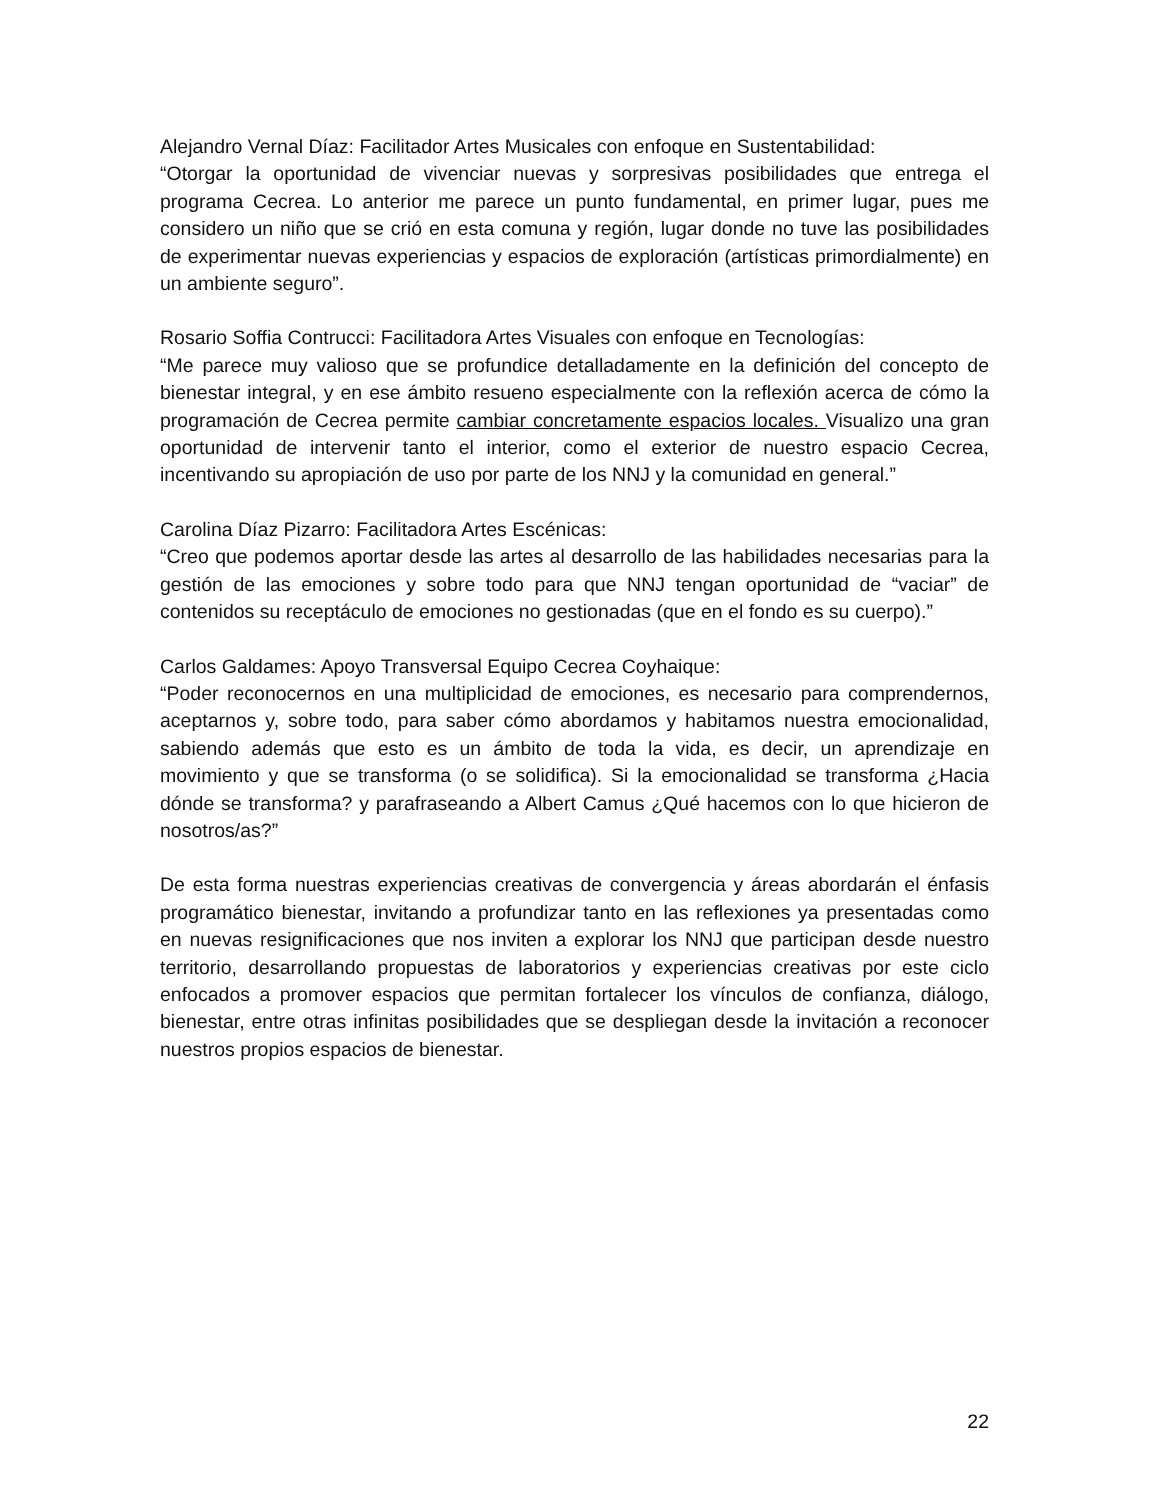Alejandro Vernal Díaz: Facilitador Artes Musicales con enfoque en Sustentabilidad:
“Otorgar la oportunidad de vivenciar nuevas y sorpresivas posibilidades que entrega el programa Cecrea. Lo anterior me parece un punto fundamental, en primer lugar, pues me considero un niño que se crió en esta comuna y región, lugar donde no tuve las posibilidades de experimentar nuevas experiencias y espacios de exploración (artísticas primordialmente) en un ambiente seguro”.
Rosario Soffia Contrucci: Facilitadora Artes Visuales con enfoque en Tecnologías:
“Me parece muy valioso que se profundice detalladamente en la definición del concepto de bienestar integral, y en ese ámbito resueno especialmente con la reflexión acerca de cómo la programación de Cecrea permite cambiar concretamente espacios locales. Visualizo una gran oportunidad de intervenir tanto el interior, como el exterior de nuestro espacio Cecrea, incentivando su apropiación de uso por parte de los NNJ y la comunidad en general.”
Carolina Díaz Pizarro: Facilitadora Artes Escénicas:
“Creo que podemos aportar desde las artes al desarrollo de las habilidades necesarias para la gestión de las emociones y sobre todo para que NNJ tengan oportunidad de “vaciar” de contenidos su receptáculo de emociones no gestionadas (que en el fondo es su cuerpo).”
Carlos Galdames: Apoyo Transversal Equipo Cecrea Coyhaique:
“Poder reconocernos en una multiplicidad de emociones, es necesario para comprendernos, aceptarnos y, sobre todo, para saber cómo abordamos y habitamos nuestra emocionalidad, sabiendo además que esto es un ámbito de toda la vida, es decir, un aprendizaje en movimiento y que se transforma (o se solidifica). Si la emocionalidad se transforma ¿Hacia dónde se transforma? y parafraseando a Albert Camus ¿Qué hacemos con lo que hicieron de nosotros/as?”
De esta forma nuestras experiencias creativas de convergencia y áreas abordarán el énfasis programático bienestar, invitando a profundizar tanto en las reflexiones ya presentadas como en nuevas resignificaciones que nos inviten a explorar los NNJ que participan desde nuestro territorio, desarrollando propuestas de laboratorios y experiencias creativas por este ciclo enfocados a promover espacios que permitan fortalecer los vínculos de confianza, diálogo, bienestar, entre otras infinitas posibilidades que se despliegan desde la invitación a reconocer nuestros propios espacios de bienestar.
22